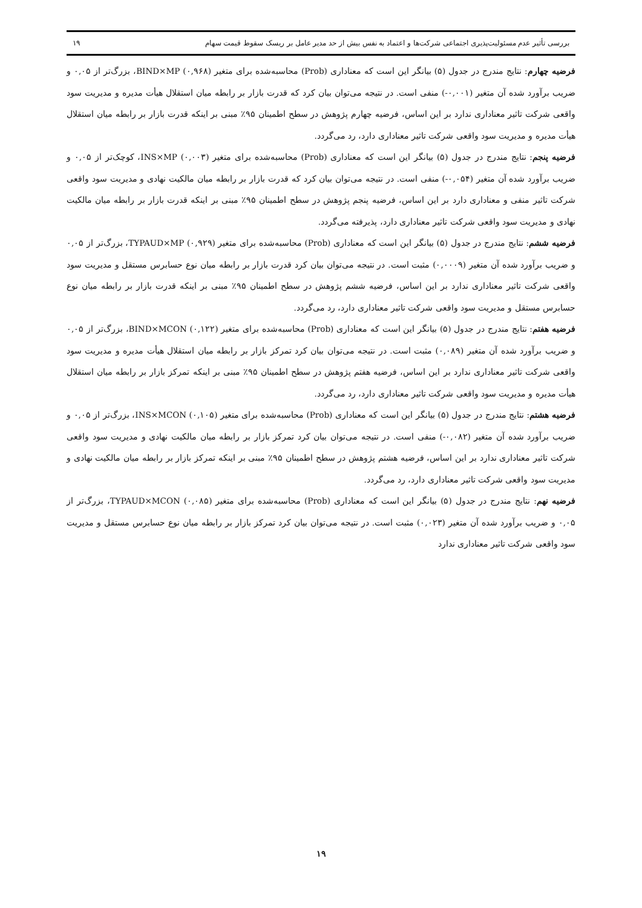بررسی تأثیر عدم مسئولیت‌پذیری اجتماعی شرکت‌ها و اعتماد به نفس بیش از حد مدیر عامل بر ریسک سقوط قیمت سهام ۱۹
فرضیه چهارم: نتایج مندرج در جدول (۵) بیانگر این است که معناداری (Prob) محاسبه‌شده برای متغیر BIND×MP (۰,۹۶۸)، بزرگ‌تر از ۰,۰۵ و ضریب برآورد شده آن متغیر (۰,۰۰۱-) منفی است. در نتیجه می‌توان بیان کرد که قدرت بازار بر رابطه میان استقلال هیأت مدیره و مدیریت سود واقعی شرکت تاثیر معناداری ندارد بر این اساس، فرضیه چهارم پژوهش در سطح اطمینان ۹۵٪ مبنی بر اینکه قدرت بازار بر رابطه میان استقلال هیأت مدیره و مدیریت سود واقعی شرکت تاثیر معناداری دارد، رد می‌گردد.
فرضیه پنجم: نتایج مندرج در جدول (۵) بیانگر این است که معناداری (Prob) محاسبه‌شده برای متغیر INS×MP (۰,۰۰۳)، کوچک‌تر از ۰,۰۵ و ضریب برآورد شده آن متغیر (۰,۰۵۴-) منفی است. در نتیجه می‌توان بیان کرد که قدرت بازار بر رابطه میان مالکیت نهادی و مدیریت سود واقعی شرکت تاثیر منفی و معناداری دارد بر این اساس، فرضیه پنجم پژوهش در سطح اطمینان ۹۵٪ مبنی بر اینکه قدرت بازار بر رابطه میان مالکیت نهادی و مدیریت سود واقعی شرکت تاثیر معناداری دارد، پذیرفته می‌گردد.
فرضیه ششم: نتایج مندرج در جدول (۵) بیانگر این است که معناداری (Prob) محاسبه‌شده برای متغیر TYPAUD×MP (۰,۹۲۹)، بزرگ‌تر از ۰,۰۵ و ضریب برآورد شده آن متغیر (۰,۰۰۰۹) مثبت است. در نتیجه می‌توان بیان کرد قدرت بازار بر رابطه میان نوع حسابرس مستقل و مدیریت سود واقعی شرکت تاثیر معناداری ندارد بر این اساس، فرضیه ششم پژوهش در سطح اطمینان ۹۵٪ مبنی بر اینکه قدرت بازار بر رابطه میان نوع حسابرس مستقل و مدیریت سود واقعی شرکت تاثیر معناداری دارد، رد می‌گردد.
فرضیه هفتم: نتایج مندرج در جدول (۵) بیانگر این است که معناداری (Prob) محاسبه‌شده برای متغیر BIND×MCON (۰,۱۲۲)، بزرگ‌تر از ۰,۰۵ و ضریب برآورد شده آن متغیر (۰,۰۸۹) مثبت است. در نتیجه می‌توان بیان کرد تمرکز بازار بر رابطه میان استقلال هیأت مدیره و مدیریت سود واقعی شرکت تاثیر معناداری ندارد بر این اساس، فرضیه هفتم پژوهش در سطح اطمینان ۹۵٪ مبنی بر اینکه تمرکز بازار بر رابطه میان استقلال هیأت مدیره و مدیریت سود واقعی شرکت تاثیر معناداری دارد، رد می‌گردد.
فرضیه هشتم: نتایج مندرج در جدول (۵) بیانگر این است که معناداری (Prob) محاسبه‌شده برای متغیر INS×MCON (۰,۱۰۵)، بزرگ‌تر از ۰,۰۵ و ضریب برآورد شده آن متغیر (۰,۰۸۲-) منفی است. در نتیجه می‌توان بیان کرد تمرکز بازار بر رابطه میان مالکیت نهادی و مدیریت سود واقعی شرکت تاثیر معناداری ندارد بر این اساس، فرضیه هشتم پژوهش در سطح اطمینان ۹۵٪ مبنی بر اینکه تمرکز بازار بر رابطه میان مالکیت نهادی و مدیریت سود واقعی شرکت تاثیر معناداری دارد، رد می‌گردد.
فرضیه نهم: نتایج مندرج در جدول (۵) بیانگر این است که معناداری (Prob) محاسبه‌شده برای متغیر TYPAUD×MCON (۰,۰۸۵)، بزرگ‌تر از ۰,۰۵ و ضریب برآورد شده آن متغیر (۰,۰۲۳) مثبت است. در نتیجه می‌توان بیان کرد تمرکز بازار بر رابطه میان نوع حسابرس مستقل و مدیریت سود واقعی شرکت تاثیر معناداری ندارد
۱۹